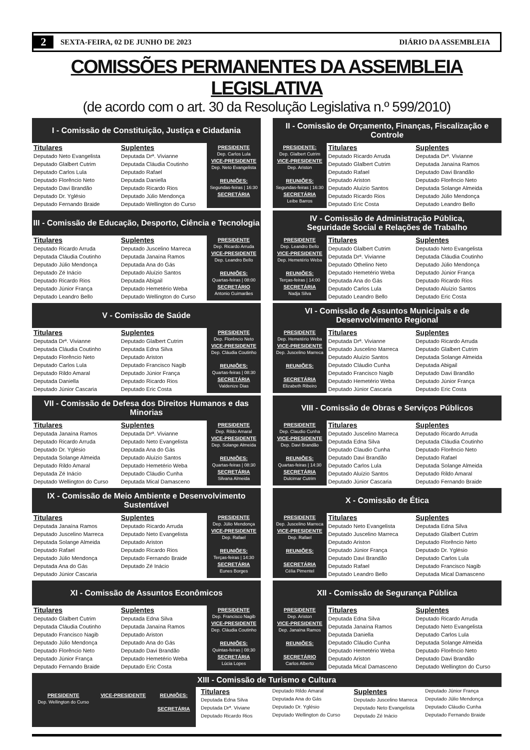2 SEXTA-FEIRA, 02 DE JUNHO DE 2023 DIÁRIO DA ASSEMBLEIA
COMISSÕES PERMANENTES DA ASSEMBLEIA LEGISLATIVA
(de acordo com o art. 30 da Resolução Legislativa n.º 599/2010)
I - Comissão de Constituição, Justiça e Cidadania
Titulares
Deputado Neto Evangelista
Deputado Glalbert Cutrim
Deputado Carlos Lula
Deputado Florêncio Neto
Deputado Davi Brandão
Deputado Dr. Yglésio
Deputado Fernando Braide
Suplentes
Deputada Drª. Vivianne
Deputada Cláudia Coutinho
Deputado Rafael
Deputada Daniella
Deputado Ricardo Rios
Deputado Júlio Mendonça
Deputado Wellington do Curso
PRESIDENTE
Dep. Carlos Lula
VICE-PRESIDENTE
Dep. Neto Evangelista
REUNIÕES:
Segundas-feiras | 16:30
SECRETÁRIA
II - Comissão de Orçamento, Finanças, Fiscalização e Controle
PRESIDENTE:
Dep. Glalbert Cutrim
VICE-PRESIDENTE
Dep. Ariston
REUNIÕES:
Segundas-feiras | 16:30
SECRETÁRIA
Leibe Barros
Titulares
Deputado Ricardo Arruda
Deputado Glalbert Cutrim
Deputado Rafael
Deputado Ariston
Deputado Aluízio Santos
Deputado Ricardo Rios
Deputado Eric Costa
Suplentes
Deputada Drª. Vivianne
Deputada Janaína Ramos
Deputado Davi Brandão
Deputado Florêncio Neto
Deputada Solange Almeida
Deputado Júlio Mendonça
Deputado Leandro Bello
III - Comissão de Educação, Desporto, Ciência e Tecnologia
Titulares
Deputado Ricardo Arruda
Deputada Cláudia Coutinho
Deputado Júlio Mendonça
Deputado Zé Inácio
Deputado Ricardo Rios
Deputado Júnior França
Deputado Leandro Bello
Suplentes
Deputado Juscelino Marreca
Deputada Janaína Ramos
Deputada Ana do Gás
Deputado Aluízio Santos
Deputada Abigail
Deputado Hemetério Weba
Deputado Wellington do Curso
PRESIDENTE
Dep. Ricardo Arruda
VICE-PRESIDENTE
Dep. Leandro Bello
REUNIÕES:
Quartas-feiras | 08:00
SECRETÁRIO
Antonio Guimarães
IV - Comissão de Administração Pública,
Seguridade Social e Relações de Trabalho
PRESIDENTE
Dep. Leandro Bello
VICE-PRESIDENTE
Dep. Hemetério Weba
REUNIÕES:
Terças-feiras | 14:00
SECRETÁRIA
Nadja Silva
Titulares
Deputado Glalbert Cutrim
Deputada Drª. Vivianne
Deputado Othelino Neto
Deputado Hemetério Weba
Deputada Ana do Gás
Deputado Carlos Lula
Deputado Leandro Bello
Suplentes
Deputado Neto Evangelista
Deputada Cláudia Coutinho
Deputado Júlio Mendonça
Deputado Júnior França
Deputado Ricardo Rios
Deputado Aluízio Santos
Deputado Eric Costa
V - Comissão de Saúde
Titulares
Deputada Drª. Vivianne
Deputada Cláudia Coutinho
Deputado Florêncio Neto
Deputado Carlos Lula
Deputado Rildo Amaral
Deputada Daniella
Deputado Júnior Cascaria
Suplentes
Deputado Glalbert Cutrim
Deputada Edna Silva
Deputado Ariston
Deputado Francisco Nagib
Deputado Júnior França
Deputado Ricardo Rios
Deputado Eric Costa
PRESIDENTE
Dep. Florêncio Neto
VICE-PRESIDENTE
Dep. Cláudia Coutinho
REUNIÕES:
Quartas-feiras | 08:30
SECRETÁRIA
Valdenize Dias
VI - Comissão de Assuntos Municipais e de Desenvolvimento Regional
PRESIDENTE
Dep. Hemetério Weba
VICE-PRESIDENTE
Dep. Juscelino Marreca
REUNIÕES:
SECRETÁRIA
Elizabeth Ribeiro
Titulares
Deputada Drª. Vivianne
Deputado Juscelino Marreca
Deputado Aluízio Santos
Deputado Cláudio Cunha
Deputado Francisco Nagib
Deputado Hemetério Weba
Deputado Júnior Cascaria
Suplentes
Deputado Ricardo Arruda
Deputado Glalbert Cutrim
Deputada Solange Almeida
Deputada Abigail
Deputado Davi Brandão
Deputado Júnior França
Deputado Eric Costa
VII - Comissão de Defesa dos Direitos Humanos e das Minorias
Titulares
Deputada Janaína Ramos
Deputado Ricardo Arruda
Deputado Dr. Yglésio
Deputada Solange Almeida
Deputado Rildo Amaral
Deputada Zé Inácio
Deputado Wellington do Curso
Suplentes
Deputada Drª. Vivianne
Deputado Neto Evangelista
Deputada Ana do Gás
Deputado Aluízio Santos
Deputado Hemetério Weba
Deputado Cláudio Cunha
Deputada Mical Damasceno
PRESIDENTE
Dep. Rildo Amaral
VICE-PRESIDENTE
Dep. Solange Almeida
REUNIÕES:
Quartas-feiras | 08:30
SECRETÁRIA
Silvana Almeida
VIII - Comissão de Obras e Serviços Públicos
PRESIDENTE
Dep. Claudio Cunha
VICE-PRESIDENTE
Dep. Davi Brandão
REUNIÕES:
Quartas-feiras | 14:30
SECRETÁRIA
Dulcimar Cutrim
Titulares
Deputado Juscelino Marreca
Deputada Edna Silva
Deputado Claudio Cunha
Deputado Davi Brandão
Deputado Carlos Lula
Deputado Aluízio Santos
Deputado Júnior Cascaria
Suplentes
Deputado Ricardo Arruda
Deputada Cláudia Coutinho
Deputado Florêncio Neto
Deputado Rafael
Deputada Solange Almeida
Deputado Rildo Amaral
Deputado Fernando Braide
IX - Comissão de Meio Ambiente e Desenvolvimento Sustentável
Titulares
Deputada Janaína Ramos
Deputado Juscelino Marreca
Deputada Solange Almeida
Deputado Rafael
Deputado Júlio Mendonça
Deputada Ana do Gás
Deputado Júnior Cascaria
Suplentes
Deputado Ricardo Arruda
Deputado Neto Evangelista
Deputado Ariston
Deputado Ricardo Rios
Deputado Fernando Braide
Deputado Zé Inácio
PRESIDENTE
Dep. Júlio Mendonça
VICE-PRESIDENTE
Dep. Rafael
REUNIÕES:
Terças-feiras | 14:30
SECRETÁRIA
Eunes Borges
X - Comissão de Ética
PRESIDENTE
Dep. Juscelino Marreca
VICE-PRESIDENTE
Dep. Rafael
REUNIÕES:
SECRETÁRIA
Célia Pimentel
Titulares
Deputado Neto Evangelista
Deputado Juscelino Marreca
Deputado Ariston
Deputado Júnior França
Deputado Davi Brandão
Deputado Rafael
Deputado Leandro Bello
Suplentes
Deputada Edna Silva
Deputado Glalbert Cutrim
Deputado Florêncio Neto
Deputado Dr. Yglésio
Deputado Carlos Lula
Deputado Francisco Nagib
Deputada Mical Damasceno
XI - Comissão de Assuntos Econômicos
Titulares
Deputado Glalbert Cutrim
Deputada Cláudia Coutinho
Deputado Francisco Nagib
Deputado Júlio Mendonça
Deputado Florêncio Neto
Deputado Júnior França
Deputado Fernando Braide
Suplentes
Deputada Edna Silva
Deputada Janaína Ramos
Deputado Ariston
Deputado Ana do Gás
Deputado Davi Brandão
Deputado Hemetério Weba
Deputado Eric Costa
PRESIDENTE
Dep. Francisco Nagib
VICE-PRESIDENTE
Dep. Cláudia Coutinho
REUNIÕES:
Quintas-feiras | 08:30
SECRETÁRIA
Lúcia Lopes
XII - Comissão de Segurança Pública
PRESIDENTE
Dep. Ariston
VICE-PRESIDENTE
Dep. Janaína Ramos
REUNIÕES:
SECRETÁRIO
Carlos Alberto
Titulares
Deputada Edna Silva
Deputada Janaína Ramos
Deputada Daniella
Deputado Cláudio Cunha
Deputado Hemetério Weba
Deputado Ariston
Deputada Mical Damasceno
Suplentes
Deputado Ricardo Arruda
Deputado Neto Evangelista
Deputado Carlos Lula
Deputada Solange Almeida
Deputado Florêncio Neto
Deputado Davi Brandão
Deputado Wellington do Curso
XIII - Comissão de Turismo e Cultura
PRESIDENTE
Dep. Wellington do Curso
VICE-PRESIDENTE REUNIÕES:
SECRETÁRIA
Titulares
Deputada Edna Silva
Deputada Drª. Viviane
Deputado Ricardo Rios
Deputado Rildo Amaral
Deputada Ana do Gás
Deputado Dr. Yglésio
Deputado Wellington do Curso
Suplentes
Deputado Juscelino Marreca
Deputado Neto Evangelista
Deputado Zé Inácio
Deputado Júnior França
Deputado Júlio Mendonça
Deputado Cláudio Cunha
Deputado Fernando Braide